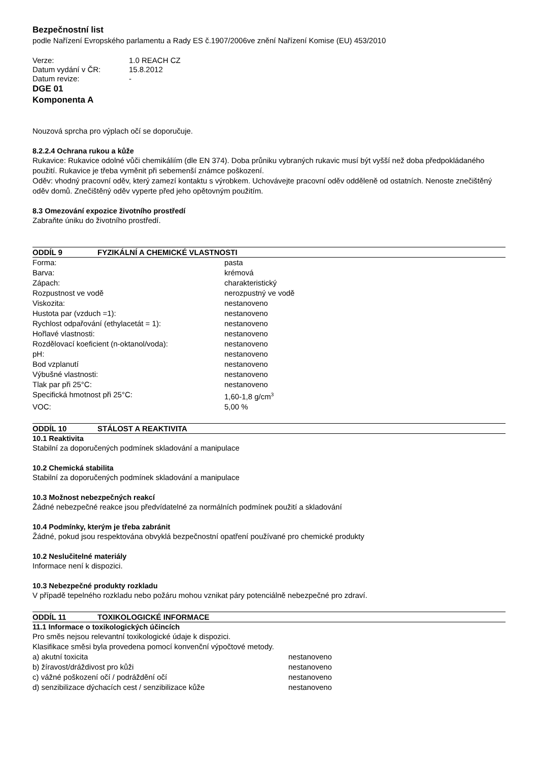Bezpečnostní list
podle Nařízení Evropského parlamentu a Rady ES č.1907/2006ve znění Nařízení Komise (EU) 453/2010
| Verze: | 1.0 REACH CZ |
| Datum vydání v ČR: | 15.8.2012 |
| Datum revize: | - |
DGE 01
Komponenta A
Nouzová sprcha pro výplach očí se doporučuje.
8.2.2.4 Ochrana rukou a kůže
Rukavice: Rukavice odolné vůči chemikáliím (dle EN 374). Doba průniku vybraných rukavic musí být vyšší než doba předpokládaného použití. Rukavice je třeba vyměnit při sebemenší známce poškození.
Oděv: vhodný pracovní oděv, který zamezí kontaktu s výrobkem. Uchovávejte pracovní oděv odděleně od ostatních. Nenoste znečištěný oděv domů. Znečištěný oděv vyperte před jeho opětovným použitím.
8.3 Omezování expozice životního prostředí
Zabraňte úniku do životního prostředí.
ODDÍL 9 FYZIKÁLNÍ A CHEMICKÉ VLASTNOSTI
| Forma: | pasta |
| Barva: | krémová |
| Zápach: | charakteristický |
| Rozpustnost ve vodě | nerozpustný ve vodě |
| Viskozita: | nestanoveno |
| Hustota par (vzduch =1): | nestanoveno |
| Rychlost odpařování (ethylacetát = 1): | nestanoveno |
| Hořlavé vlastnosti: | nestanoveno |
| Rozdělovací koeficient (n-oktanol/voda): | nestanoveno |
| pH: | nestanoveno |
| Bod vzplanutí | nestanoveno |
| Výbušné vlastnosti: | nestanoveno |
| Tlak par při 25°C: | nestanoveno |
| Specifická hmotnost při 25°C: | 1,60-1,8 g/cm<sup>3</sup> |
| VOC: | 5,00 % |
ODDÍL 10 STÁLOST A REAKTIVITA
10.1 Reaktivita
Stabilní za doporučených podmínek skladování a manipulace
10.2 Chemická stabilita
Stabilní za doporučených podmínek skladování a manipulace
10.3 Možnost nebezpečných reakcí
Žádné nebezpečné reakce jsou předvídatelné za normálních podmínek použití a skladování
10.4 Podmínky, kterým je třeba zabránit
Žádné, pokud jsou respektována obvyklá bezpečnostní opatření používané pro chemické produkty
10.2 Neslučitelné materiály
Informace není k dispozici.
10.3 Nebezpečné produkty rozkladu
V případě tepelného rozkladu nebo požáru mohou vznikat páry potenciálně nebezpečné pro zdraví.
ODDÍL 11 TOXIKOLOGICKÉ INFORMACE
11.1 Informace o toxikologických účincích
Pro směs nejsou relevantní toxikologické údaje k dispozici.
Klasifikace směsi byla provedena pomocí konvenční výpočtové metody.
| a) akutní toxicita | nestanoveno |
| b) žíravost/dráždivost pro kůži | nestanoveno |
| c) vážné poškození očí / podráždění očí | nestanoveno |
| d) senzibilizace dýchacích cest / senzibilizace kůže | nestanoveno |